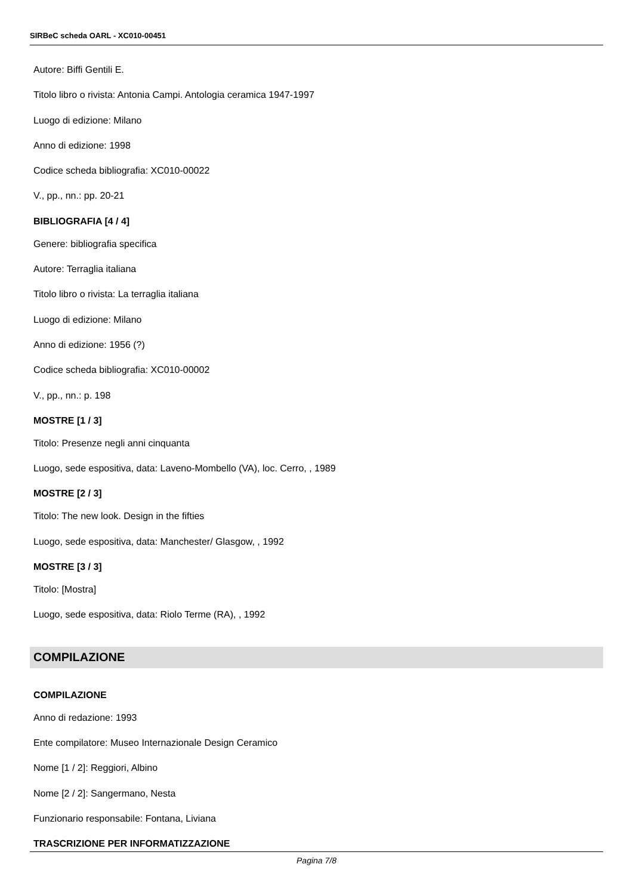SIRBeC scheda OARL - XC010-00451
Autore: Biffi Gentili E.
Titolo libro o rivista: Antonia Campi. Antologia ceramica 1947-1997
Luogo di edizione: Milano
Anno di edizione: 1998
Codice scheda bibliografia: XC010-00022
V., pp., nn.: pp. 20-21
BIBLIOGRAFIA [4 / 4]
Genere: bibliografia specifica
Autore: Terraglia italiana
Titolo libro o rivista: La terraglia italiana
Luogo di edizione: Milano
Anno di edizione: 1956 (?)
Codice scheda bibliografia: XC010-00002
V., pp., nn.: p. 198
MOSTRE [1 / 3]
Titolo: Presenze negli anni cinquanta
Luogo, sede espositiva, data: Laveno-Mombello (VA), loc. Cerro, , 1989
MOSTRE [2 / 3]
Titolo: The new look. Design in the fifties
Luogo, sede espositiva, data: Manchester/ Glasgow, , 1992
MOSTRE [3 / 3]
Titolo: [Mostra]
Luogo, sede espositiva, data: Riolo Terme (RA), , 1992
COMPILAZIONE
COMPILAZIONE
Anno di redazione: 1993
Ente compilatore: Museo Internazionale Design Ceramico
Nome [1 / 2]: Reggiori, Albino
Nome [2 / 2]: Sangermano, Nesta
Funzionario responsabile: Fontana, Liviana
TRASCRIZIONE PER INFORMATIZZAZIONE
Pagina 7/8